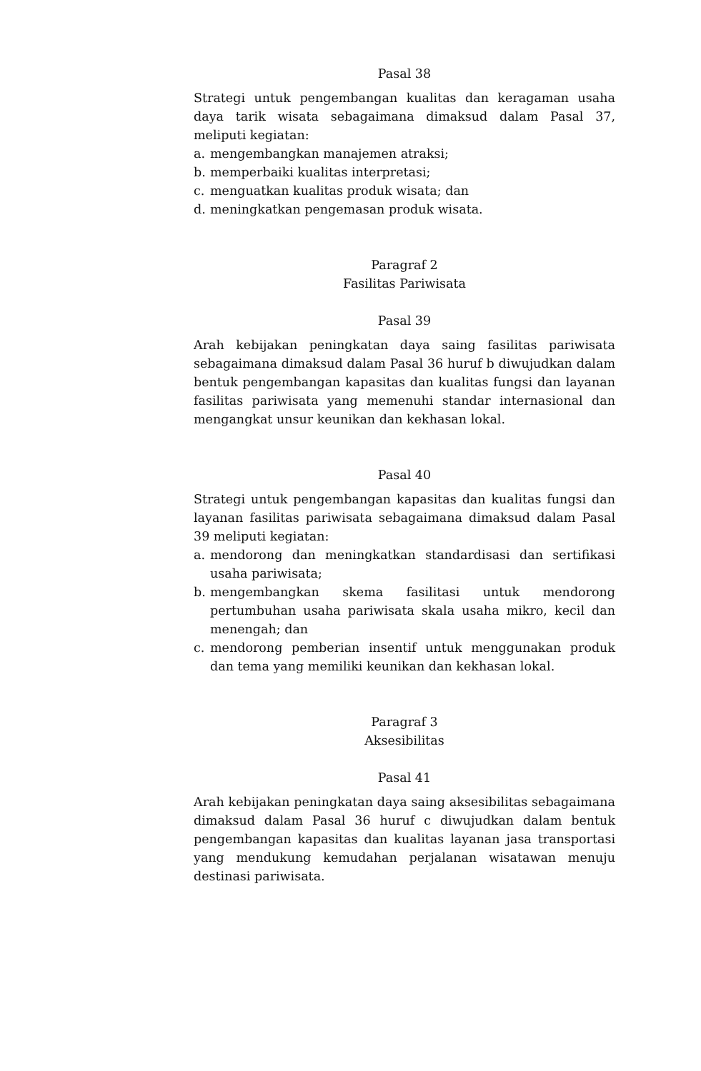Pasal 38
Strategi untuk pengembangan kualitas dan keragaman usaha daya tarik wisata sebagaimana dimaksud dalam Pasal 37, meliputi kegiatan:
a. mengembangkan manajemen atraksi;
b. memperbaiki kualitas interpretasi;
c. menguatkan kualitas produk wisata; dan
d. meningkatkan pengemasan produk wisata.
Paragraf 2
Fasilitas Pariwisata
Pasal 39
Arah kebijakan peningkatan daya saing fasilitas pariwisata sebagaimana dimaksud dalam Pasal 36 huruf b diwujudkan dalam bentuk pengembangan kapasitas dan kualitas fungsi dan layanan fasilitas pariwisata yang memenuhi standar internasional dan mengangkat unsur keunikan dan kekhasan lokal.
Pasal 40
Strategi untuk pengembangan kapasitas dan kualitas fungsi dan layanan fasilitas pariwisata sebagaimana dimaksud dalam Pasal 39 meliputi kegiatan:
a. mendorong dan meningkatkan standardisasi dan sertifikasi usaha pariwisata;
b. mengembangkan skema fasilitasi untuk mendorong pertumbuhan usaha pariwisata skala usaha mikro, kecil dan menengah; dan
c. mendorong pemberian insentif untuk menggunakan produk dan tema yang memiliki keunikan dan kekhasan lokal.
Paragraf 3
Aksesibilitas
Pasal 41
Arah kebijakan peningkatan daya saing aksesibilitas sebagaimana dimaksud dalam Pasal 36 huruf c diwujudkan dalam bentuk pengembangan kapasitas dan kualitas layanan jasa transportasi yang mendukung kemudahan perjalanan wisatawan menuju destinasi pariwisata.